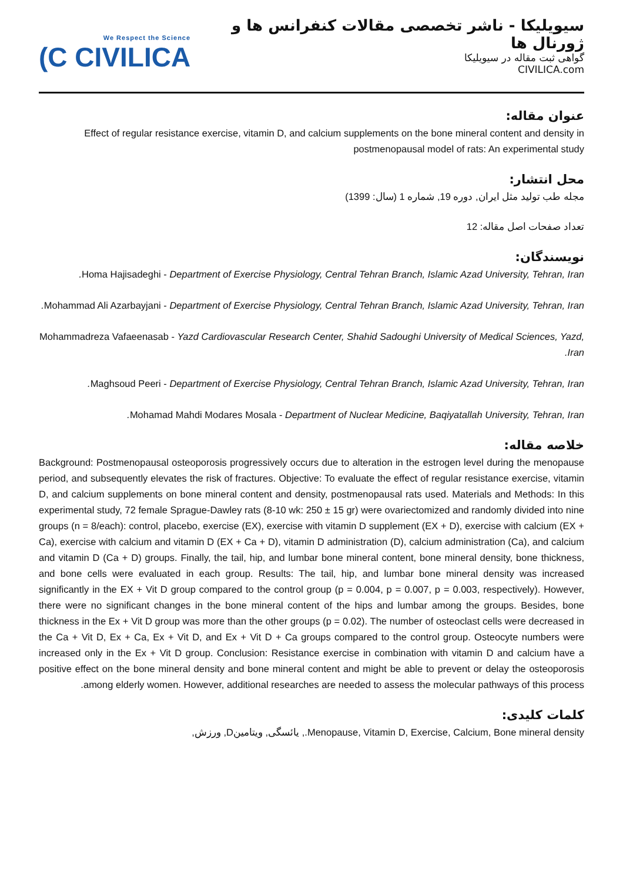سیویلیکا - ناشر تخصصی مقالات کنفرانس ها و ژورنال ها
گواهی ثبت مقاله در سیویلیکا
CIVILICA.com
We Respect the Science
(C CIVILICA
عنوان مقاله:
Effect of regular resistance exercise, vitamin D, and calcium supplements on the bone mineral content and density in postmenopausal model of rats: An experimental study
محل انتشار:
مجله طب تولید مثل ایران, دوره 19, شماره 1 (سال: 1399)
تعداد صفحات اصل مقاله: 12
نویسندگان:
Homa Hajisadeghi - Department of Exercise Physiology, Central Tehran Branch, Islamic Azad University, Tehran, Iran.
Mohammad Ali Azarbayjani - Department of Exercise Physiology, Central Tehran Branch, Islamic Azad University, Tehran, Iran.
Mohammadreza Vafaeenasab - Yazd Cardiovascular Research Center, Shahid Sadoughi University of Medical Sciences, Yazd, Iran.
Maghsoud Peeri - Department of Exercise Physiology, Central Tehran Branch, Islamic Azad University, Tehran, Iran.
Mohamad Mahdi Modares Mosala - Department of Nuclear Medicine, Baqiyatallah University, Tehran, Iran.
خلاصه مقاله:
Background: Postmenopausal osteoporosis progressively occurs due to alteration in the estrogen level during the menopause period, and subsequently elevates the risk of fractures. Objective: To evaluate the effect of regular resistance exercise, vitamin D, and calcium supplements on bone mineral content and density, postmenopausal rats used. Materials and Methods: In this experimental study, 72 female Sprague-Dawley rats (8-10 wk: 250 ± 15 gr) were ovariectomized and randomly divided into nine groups (n = 8/each): control, placebo, exercise (EX), exercise with vitamin D supplement (EX + D), exercise with calcium (EX + Ca), exercise with calcium and vitamin D (EX + Ca + D), vitamin D administration (D), calcium administration (Ca), and calcium and vitamin D (Ca + D) groups. Finally, the tail, hip, and lumbar bone mineral content, bone mineral density, bone thickness, and bone cells were evaluated in each group. Results: The tail, hip, and lumbar bone mineral density was increased significantly in the EX + Vit D group compared to the control group (p = 0.004, p = 0.007, p = 0.003, respectively). However, there were no significant changes in the bone mineral content of the hips and lumbar among the groups. Besides, bone thickness in the Ex + Vit D group was more than the other groups (p = 0.02). The number of osteoclast cells were decreased in the Ca + Vit D, Ex + Ca, Ex + Vit D, and Ex + Vit D + Ca groups compared to the control group. Osteocyte numbers were increased only in the Ex + Vit D group. Conclusion: Resistance exercise in combination with vitamin D and calcium have a positive effect on the bone mineral density and bone mineral content and might be able to prevent or delay the osteoporosis among elderly women. However, additional researches are needed to assess the molecular pathways of this process.
کلمات کلیدی:
Menopause, Vitamin D, Exercise, Calcium, Bone mineral density., یائسگی, ویتامینD, ورزش,